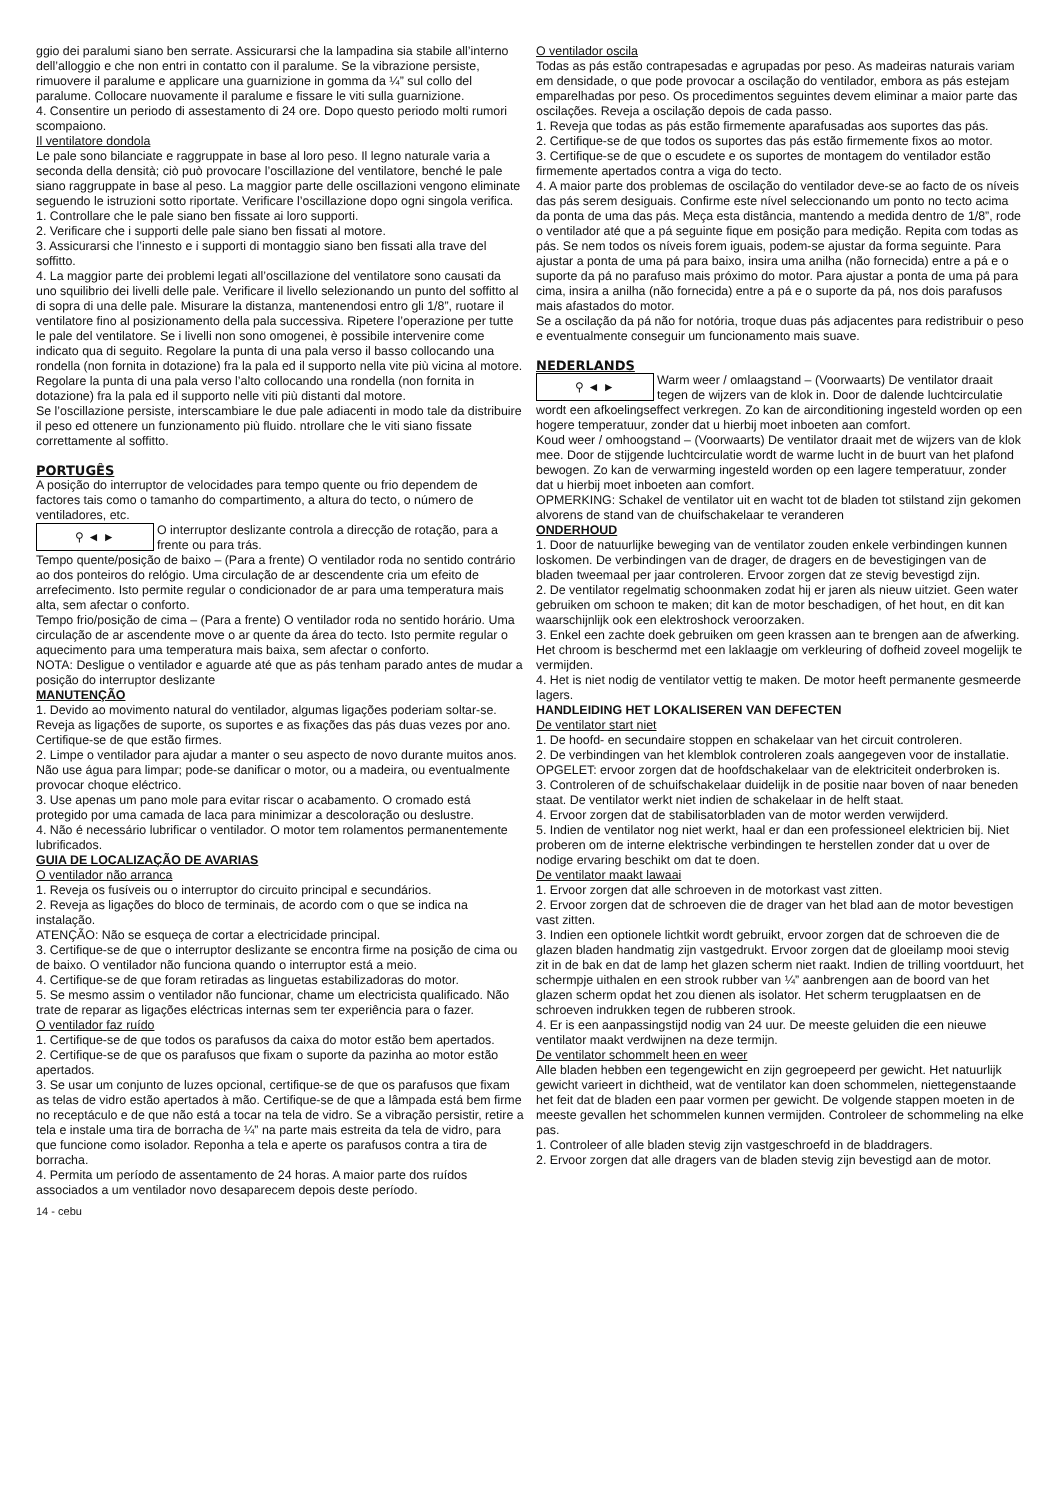ggio dei paralumi siano ben serrate. Assicurarsi che la lampadina sia stabile all’interno dell’alloggio e che non entri in contatto con il paralume. Se la vibrazione persiste, rimuovere il paralume e applicare una guarnizione in gomma da ¼” sul collo del paralume. Collocare nuovamente il paralume e fissare le viti sulla guarnizione.
4. Consentire un periodo di assestamento di 24 ore. Dopo questo periodo molti rumori scompaiono.
Il ventilatore dondola
Le pale sono bilanciate e raggruppate in base al loro peso. Il legno naturale varia a seconda della densità; ciò può provocare l’oscillazione del ventilatore, benché le pale siano raggruppate in base al peso. La maggior parte delle oscillazioni vengono eliminate seguendo le istruzioni sotto riportate. Verificare l’oscillazione dopo ogni singola verifica.
1. Controllare che le pale siano ben fissate ai loro supporti.
2. Verificare che i supporti delle pale siano ben fissati al motore.
3. Assicurarsi che l’innesto e i supporti di montaggio siano ben fissati alla trave del soffitto.
4. La maggior parte dei problemi legati all’oscillazione del ventilatore sono causati da uno squilibrio dei livelli delle pale. Verificare il livello selezionando un punto del soffitto al di sopra di una delle pale. Misurare la distanza, mantenendosi entro gli 1/8”, ruotare il ventilatore fino al posizionamento della pala successiva. Ripetere l’operazione per tutte le pale del ventilatore. Se i livelli non sono omogenei, è possibile intervenire come indicato qua di seguito. Regolare la punta di una pala verso il basso collocando una rondella (non fornita in dotazione) fra la pala ed il supporto nella vite più vicina al motore. Regolare la punta di una pala verso l’alto collocando una rondella (non fornita in dotazione) fra la pala ed il supporto nelle viti più distanti dal motore.
Se l’oscillazione persiste, interscambiare le due pale adiacenti in modo tale da distribuire il peso ed ottenere un funzionamento più fluido. ntrollare che le viti siano fissate correttamente al soffitto.
PORTUGÊS
A posição do interruptor de velocidades para tempo quente ou frio dependem de factores tais como o tamanho do compartimento, a altura do tecto, o número de ventiladores, etc.
⚲ ◄ ► O interruptor deslizante controla a direcção de rotação, para a frente ou para trás.
Tempo quente/posição de baixo – (Para a frente) O ventilador roda no sentido contrário ao dos ponteiros do relógio. Uma circulação de ar descendente cria um efeito de arrefecimento. Isto permite regular o condicionador de ar para uma temperatura mais alta, sem afectar o conforto.
Tempo frio/posição de cima – (Para a frente) O ventilador roda no sentido horário. Uma circulação de ar ascendente move o ar quente da área do tecto. Isto permite regular o aquecimento para uma temperatura mais baixa, sem afectar o conforto.
NOTA: Desligue o ventilador e aguarde até que as pás tenham parado antes de mudar a posição do interruptor deslizante
MANUTENÇÃO
1. Devido ao movimento natural do ventilador, algumas ligações poderiam soltar-se. Reveja as ligações de suporte, os suportes e as fixações das pás duas vezes por ano. Certifique-se de que estão firmes.
2. Limpe o ventilador para ajudar a manter o seu aspecto de novo durante muitos anos. Não use água para limpar; pode-se danificar o motor, ou a madeira, ou eventualmente provocar choque eléctrico.
3. Use apenas um pano mole para evitar riscar o acabamento. O cromado está protegido por uma camada de laca para minimizar a descoloração ou deslustre.
4. Não é necessário lubrificar o ventilador. O motor tem rolamentos permanentemente lubrificados.
GUIA DE LOCALIZAÇÃO DE AVARIAS
O ventilador não arranca
1. Reveja os fusíveis ou o interruptor do circuito principal e secundários.
2. Reveja as ligações do bloco de terminais, de acordo com o que se indica na instalação.
ATENÇÃO: Não se esqueça de cortar a electricidade principal.
3. Certifique-se de que o interruptor deslizante se encontra firme na posição de cima ou de baixo. O ventilador não funciona quando o interruptor está a meio.
4. Certifique-se de que foram retiradas as linguetas estabilizadoras do motor.
5. Se mesmo assim o ventilador não funcionar, chame um electricista qualificado. Não trate de reparar as ligações eléctricas internas sem ter experiência para o fazer.
O ventilador faz ruído
1. Certifique-se de que todos os parafusos da caixa do motor estão bem apertados.
2. Certifique-se de que os parafusos que fixam o suporte da pazinha ao motor estão apertados.
3. Se usar um conjunto de luzes opcional, certifique-se de que os parafusos que fixam as telas de vidro estão apertados à mão. Certifique-se de que a lâmpada está bem firme no receptáculo e de que não está a tocar na tela de vidro. Se a vibração persistir, retire a tela e instale uma tira de borracha de ¼” na parte mais estreita da tela de vidro, para que funcione como isolador. Reponha a tela e aperte os parafusos contra a tira de borracha.
4. Permita um período de assentamento de 24 horas. A maior parte dos ruídos associados a um ventilador novo desaparecem depois deste período.
O ventilador oscila
Todas as pás estão contrapesadas e agrupadas por peso. As madeiras naturais variam em densidade, o que pode provocar a oscilação do ventilador, embora as pás estejam emparelhadas por peso. Os procedimentos seguintes devem eliminar a maior parte das oscilações. Reveja a oscilação depois de cada passo.
1. Reveja que todas as pás estão firmemente aparafusadas aos suportes das pás.
2. Certifique-se de que todos os suportes das pás estão firmemente fixos ao motor.
3. Certifique-se de que o escudete e os suportes de montagem do ventilador estão firmemente apertados contra a viga do tecto.
4. A maior parte dos problemas de oscilação do ventilador deve-se ao facto de os níveis das pás serem desiguais. Confirme este nível seleccionando um ponto no tecto acima da ponta de uma das pás. Meça esta distância, mantendo a medida dentro de 1/8”, rode o ventilador até que a pá seguinte fique em posição para medição. Repita com todas as pás. Se nem todos os níveis forem iguais, podem-se ajustar da forma seguinte. Para ajustar a ponta de uma pá para baixo, insira uma anilha (não fornecida) entre a pá e o suporte da pá no parafuso mais próximo do motor. Para ajustar a ponta de uma pá para cima, insira a anilha (não fornecida) entre a pá e o suporte da pá, nos dois parafusos mais afastados do motor.
Se a oscilação da pá não for notória, troque duas pás adjacentes para redistribuir o peso e eventualmente conseguir um funcionamento mais suave.
NEDERLANDS
⚲ ◄ ► Warm weer / omlaagstand – (Voorwaarts) De ventilator draait tegen de wijzers van de klok in. Door de dalende luchtcirculatie wordt een afkoelingseffect verkregen. Zo kan de airconditioning ingesteld worden op een hogere temperatuur, zonder dat u hierbij moet inboeten aan comfort.
Koud weer / omhoogstand – (Voorwaarts) De ventilator draait met de wijzers van de klok mee. Door de stijgende luchtcirculatie wordt de warme lucht in de buurt van het plafond bewogen. Zo kan de verwarming ingesteld worden op een lagere temperatuur, zonder dat u hierbij moet inboeten aan comfort.
OPMERKING: Schakel de ventilator uit en wacht tot de bladen tot stilstand zijn gekomen alvorens de stand van de chuifschakelaar te veranderen
ONDERHOUD
1. Door de natuurlijke beweging van de ventilator zouden enkele verbindingen kunnen loskomen. De verbindingen van de drager, de dragers en de bevestigingen van de bladen tweemaal per jaar controleren. Ervoor zorgen dat ze stevig bevestigd zijn.
2. De ventilator regelmatig schoonmaken zodat hij er jaren als nieuw uitziet. Geen water gebruiken om schoon te maken; dit kan de motor beschadigen, of het hout, en dit kan waarschijnlijk ook een elektroshock veroorzaken.
3. Enkel een zachte doek gebruiken om geen krassen aan te brengen aan de afwerking. Het chroom is beschermd met een laklaagje om verkleuring of dofheid zoveel mogelijk te vermijden.
4. Het is niet nodig de ventilator vettig te maken. De motor heeft permanente gesmeerde lagers.
HANDLEIDING HET LOKALISEREN VAN DEFECTEN
De ventilator start niet
1. De hoofd- en secundaire stoppen en schakelaar van het circuit controleren.
2. De verbindingen van het klemblok controleren zoals aangegeven voor de installatie.
OPGELET: ervoor zorgen dat de hoofdschakelaar van de elektriciteit onderbroken is.
3. Controleren of de schuifschakelaar duidelijk in de positie naar boven of naar beneden staat. De ventilator werkt niet indien de schakelaar in de helft staat.
4. Ervoor zorgen dat de stabilisatorbladen van de motor werden verwijderd.
5. Indien de ventilator nog niet werkt, haal er dan een professioneel elektricien bij. Niet proberen om de interne elektrische verbindingen te herstellen zonder dat u over de nodige ervaring beschikt om dat te doen.
De ventilator maakt lawaai
1. Ervoor zorgen dat alle schroeven in de motorkast vast zitten.
2. Ervoor zorgen dat de schroeven die de drager van het blad aan de motor bevestigen vast zitten.
3. Indien een optionele lichtkit wordt gebruikt, ervoor zorgen dat de schroeven die de glazen bladen handmatig zijn vastgedrukt. Ervoor zorgen dat de gloeilamp mooi stevig zit in de bak en dat de lamp het glazen scherm niet raakt. Indien de trilling voortduurt, het schermpje uithalen en een strook rubber van ¼” aanbrengen aan de boord van het glazen scherm opdat het zou dienen als isolator. Het scherm terugplaatsen en de schroeven indrukken tegen de rubberen strook.
4. Er is een aanpassingstijd nodig van 24 uur. De meeste geluiden die een nieuwe ventilator maakt verdwijnen na deze termijn.
De ventilator schommelt heen en weer
Alle bladen hebben een tegengewicht en zijn gegroepeerd per gewicht. Het natuurlijk gewicht varieert in dichtheid, wat de ventilator kan doen schommelen, niettegenstaande het feit dat de bladen een paar vormen per gewicht. De volgende stappen moeten in de meeste gevallen het schommelen kunnen vermijden. Controleer de schommeling na elke pas.
1. Controleer of alle bladen stevig zijn vastgeschroefd in de bladdragers.
2. Ervoor zorgen dat alle dragers van de bladen stevig zijn bevestigd aan de motor.
14 - cebu